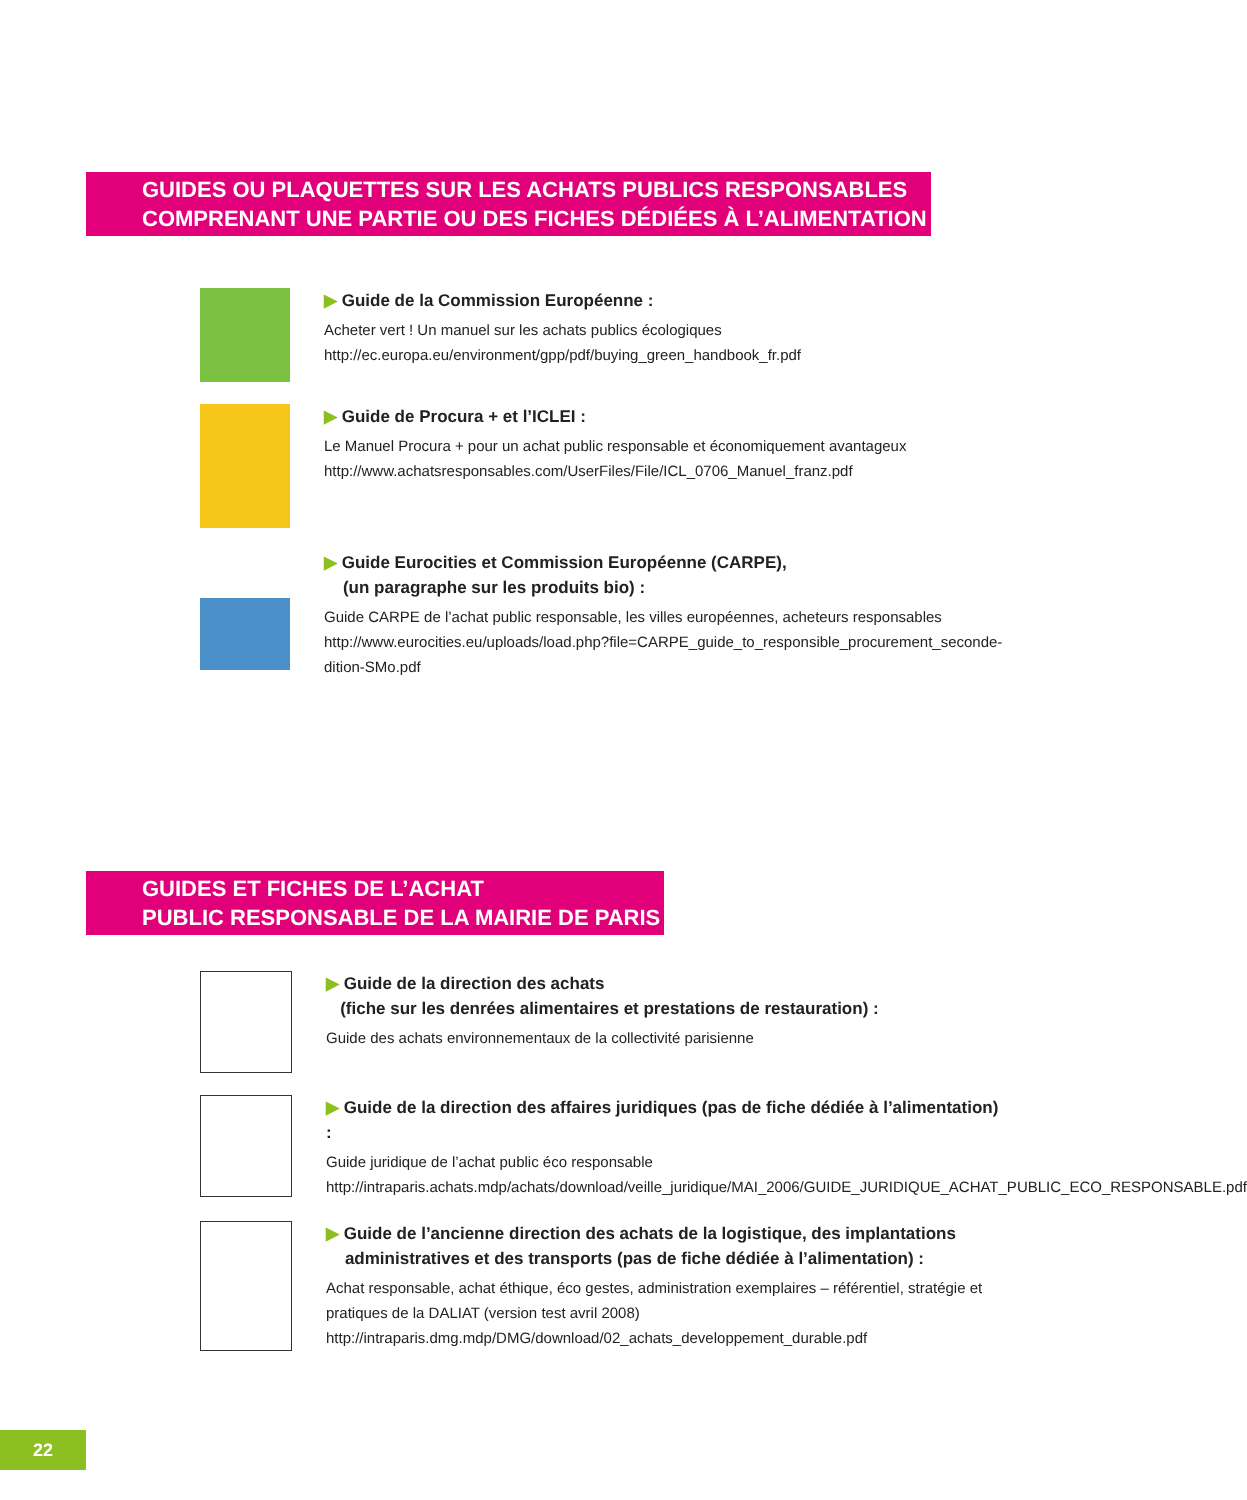GUIDES OU PLAQUETTES SUR LES ACHATS PUBLICS RESPONSABLES
COMPRENANT UNE PARTIE OU DES FICHES DÉDIÉES À L’ALIMENTATION
▶ Guide de la Commission Européenne :
Acheter vert ! Un manuel sur les achats publics écologiques
http://ec.europa.eu/environment/gpp/pdf/buying_green_handbook_fr.pdf
▶ Guide de Procura + et l’ICLEI :
Le Manuel Procura + pour un achat public responsable et économiquement avantageux
http://www.achatsresponsables.com/UserFiles/File/ICL_0706_Manuel_franz.pdf
▶ Guide Eurocities et Commission Européenne (CARPE),
(un paragraphe sur les produits bio) :
Guide CARPE de l’achat public responsable, les villes européennes, acheteurs responsables
http://www.eurocities.eu/uploads/load.php?file=CARPE_guide_to_responsible_procurement_seconde-dition-SMo.pdf
GUIDES ET FICHES DE L’ACHAT
PUBLIC RESPONSABLE DE LA MAIRIE DE PARIS
▶ Guide de la direction des achats
(fiche sur les denrées alimentaires et prestations de restauration) :
Guide des achats environnementaux de la collectivité parisienne
▶ Guide de la direction des affaires juridiques (pas de fiche dédiée à l’alimentation) :
Guide juridique de l’achat public éco responsable
http://intraparis.achats.mdp/achats/download/veille_juridique/MAI_2006/GUIDE_JURIDIQUE_ACHAT_PUBLIC_ECO_RESPONSABLE.pdf
▶ Guide de l’ancienne direction des achats de la logistique, des implantations
administratives et des transports (pas de fiche dédiée à l’alimentation) :
Achat responsable, achat éthique, éco gestes, administration exemplaires – référentiel, stratégie et pratiques de la DALIAT (version test avril 2008)
http://intraparis.dmg.mdp/DMG/download/02_achats_developpement_durable.pdf
22